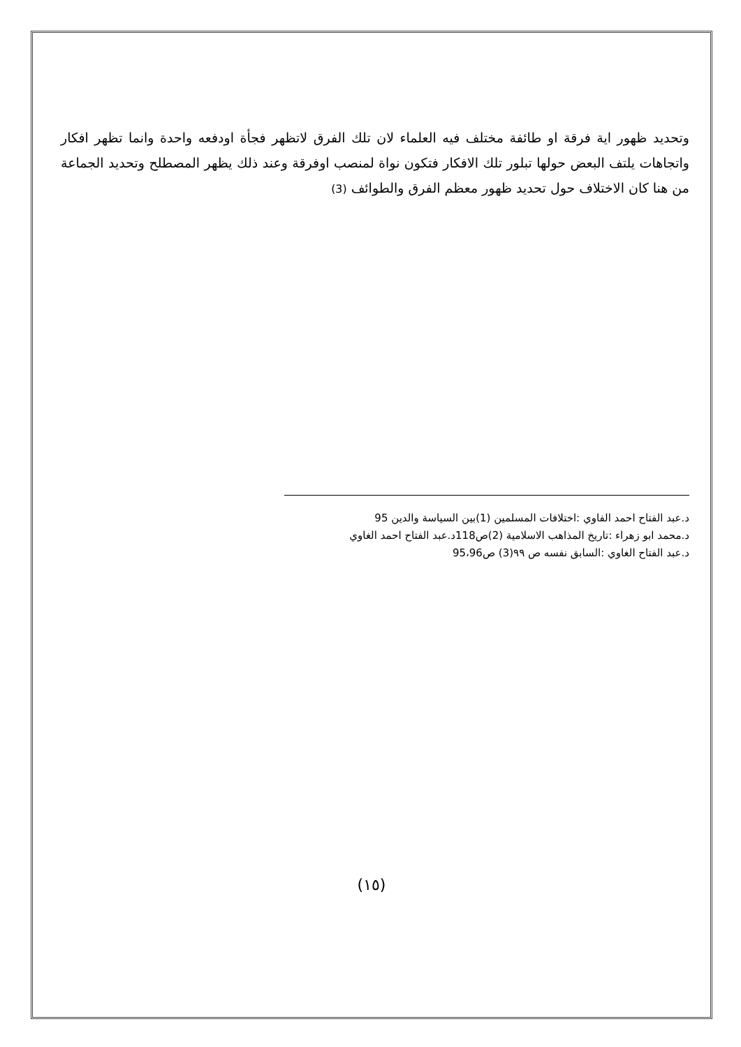وتحديد ظهور اية فرقة او طائفة مختلف فيه العلماء لان تلك الفرق لاتظهر فجأة اودفعه واحدة وانما تظهر افكار واتجاهات يلتف البعض حولها تبلور تلك الافكار فتكون نواة لمنصب اوفرقة وعند ذلك يظهر المصطلح وتحديد الجماعة من هنا كان الاختلاف حول تحديد ظهور معظم الفرق والطوائف (3)
د.عبد الفتاح احمد الفاوي :اختلافات المسلمين (1)بين السياسة والدين 95
د.محمد ابو زهراء :تاريخ المذاهب الاسلامية (2)ص118د.عبد الفتاح احمد الغاوي
د.عبد الفتاح الغاوي :السابق نفسه ص ٩٩(3) ص95،96
(١٥)